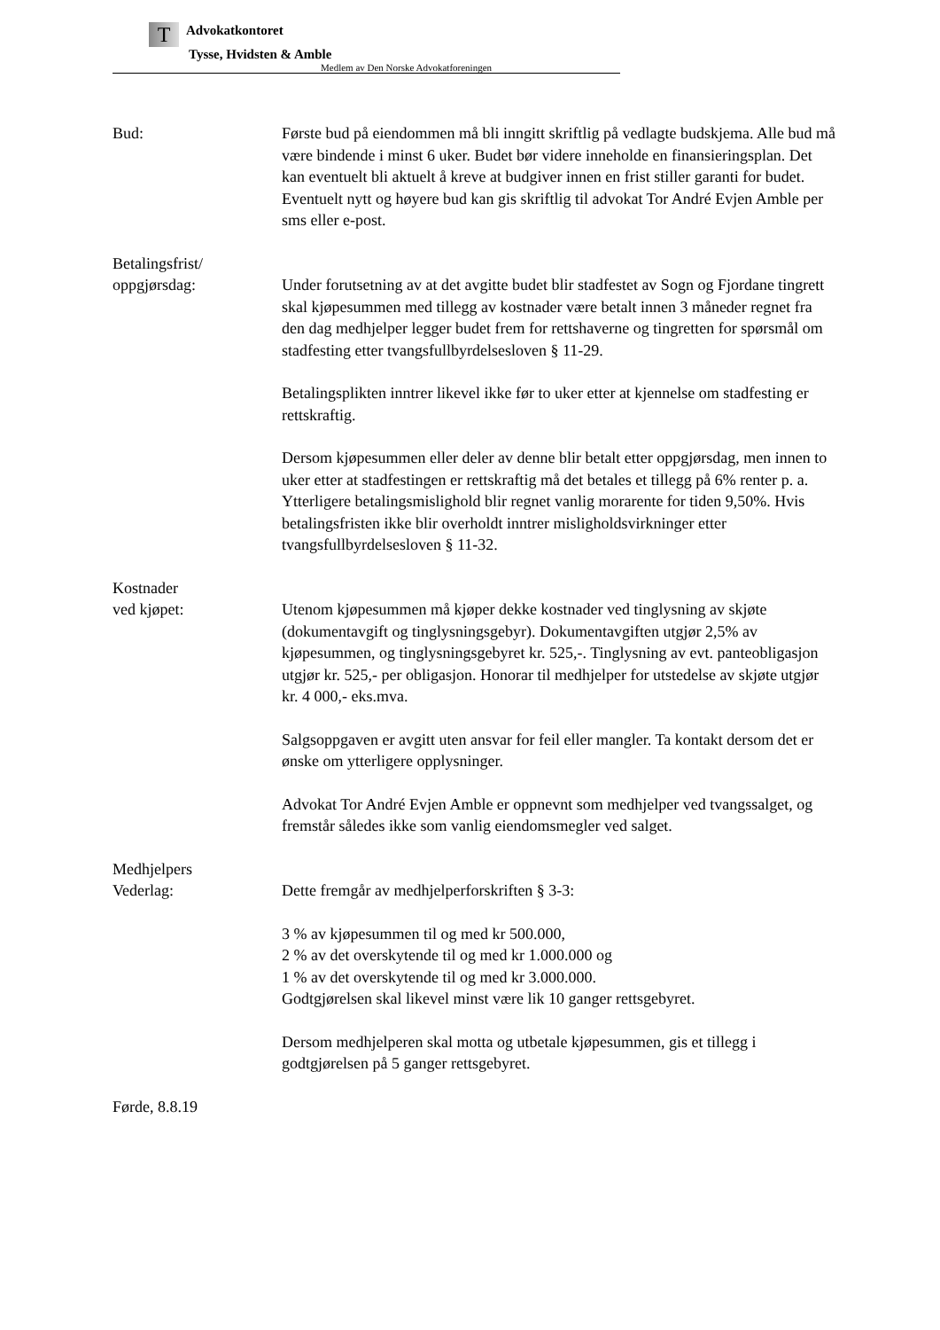T Advokatkontoret
Tysse, Hvidsten & Amble
Medlem av Den Norske Advokatforeningen
Bud: Første bud på eiendommen må bli inngitt skriftlig på vedlagte budskjema. Alle bud må være bindende i minst 6 uker. Budet bør videre inneholde en finansieringsplan. Det kan eventuelt bli aktuelt å kreve at budgiver innen en frist stiller garanti for budet. Eventuelt nytt og høyere bud kan gis skriftlig til advokat Tor André Evjen Amble per sms eller e-post.
Betalingsfrist/
oppgjørsdag:
Under forutsetning av at det avgitte budet blir stadfestet av Sogn og Fjordane tingrett skal kjøpesummen med tillegg av kostnader være betalt innen 3 måneder regnet fra den dag medhjelper legger budet frem for rettshaverne og tingretten for spørsmål om stadfesting etter tvangsfullbyrdelsesloven § 11-29.
Betalingsplikten inntrer likevel ikke før to uker etter at kjennelse om stadfesting er rettskraftig.
Dersom kjøpesummen eller deler av denne blir betalt etter oppgjørsdag, men innen to uker etter at stadfestingen er rettskraftig må det betales et tillegg på 6% renter p. a. Ytterligere betalingsmislighold blir regnet vanlig morarente for tiden 9,50%. Hvis betalingsfristen ikke blir overholdt inntrer misligholdsvirkninger etter tvangsfullbyrdelsesloven § 11-32.
Kostnader
ved kjøpet:
Utenom kjøpesummen må kjøper dekke kostnader ved tinglysning av skjøte (dokumentavgift og tinglysningsgebyr). Dokumentavgiften utgjør 2,5% av kjøpesummen, og tinglysningsgebyret kr. 525,-. Tinglysning av evt. panteobligasjon utgjør kr. 525,- per obligasjon. Honorar til medhjelper for utstedelse av skjøte utgjør kr. 4 000,- eks.mva.
Salgsoppgaven er avgitt uten ansvar for feil eller mangler. Ta kontakt dersom det er ønske om ytterligere opplysninger.
Advokat Tor André Evjen Amble er oppnevnt som medhjelper ved tvangssalget, og fremstår således ikke som vanlig eiendomsmegler ved salget.
Medhjelpers
Vederlag:
Dette fremgår av medhjelperforskriften § 3-3:
3 % av kjøpesummen til og med kr 500.000,
2 % av det overskytende til og med kr 1.000.000 og
1 % av det overskytende til og med kr 3.000.000.
Godtgjørelsen skal likevel minst være lik 10 ganger rettsgebyret.
Dersom medhjelperen skal motta og utbetale kjøpesummen, gis et tillegg i godtgjørelsen på 5 ganger rettsgebyret.
Førde, 8.8.19